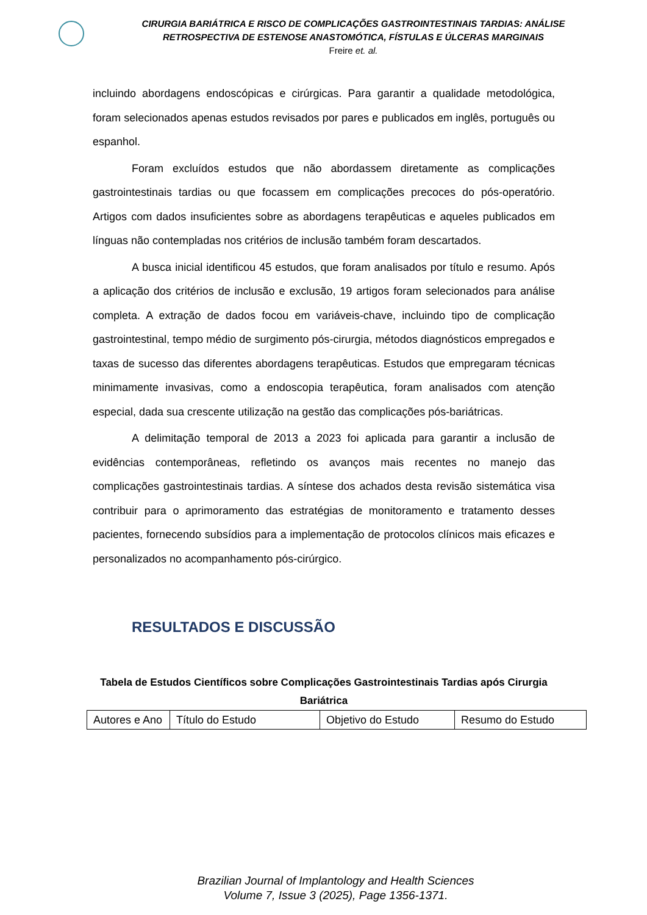CIRURGIA BARIÁTRICA E RISCO DE COMPLICAÇÕES GASTROINTESTINAIS TARDIAS: ANÁLISE RETROSPECTIVA DE ESTENOSE ANASTOMÓTICA, FÍSTULAS E ÚLCERAS MARGINAIS
Freire et. al.
incluindo abordagens endoscópicas e cirúrgicas. Para garantir a qualidade metodológica, foram selecionados apenas estudos revisados por pares e publicados em inglês, português ou espanhol.
Foram excluídos estudos que não abordassem diretamente as complicações gastrointestinais tardias ou que focassem em complicações precoces do pós-operatório. Artigos com dados insuficientes sobre as abordagens terapêuticas e aqueles publicados em línguas não contempladas nos critérios de inclusão também foram descartados.
A busca inicial identificou 45 estudos, que foram analisados por título e resumo. Após a aplicação dos critérios de inclusão e exclusão, 19 artigos foram selecionados para análise completa. A extração de dados focou em variáveis-chave, incluindo tipo de complicação gastrointestinal, tempo médio de surgimento pós-cirurgia, métodos diagnósticos empregados e taxas de sucesso das diferentes abordagens terapêuticas. Estudos que empregaram técnicas minimamente invasivas, como a endoscopia terapêutica, foram analisados com atenção especial, dada sua crescente utilização na gestão das complicações pós-bariátricas.
A delimitação temporal de 2013 a 2023 foi aplicada para garantir a inclusão de evidências contemporâneas, refletindo os avanços mais recentes no manejo das complicações gastrointestinais tardias. A síntese dos achados desta revisão sistemática visa contribuir para o aprimoramento das estratégias de monitoramento e tratamento desses pacientes, fornecendo subsídios para a implementação de protocolos clínicos mais eficazes e personalizados no acompanhamento pós-cirúrgico.
RESULTADOS E DISCUSSÃO
Tabela de Estudos Científicos sobre Complicações Gastrointestinais Tardias após Cirurgia Bariátrica
| Autores e Ano | Título do Estudo | Objetivo do Estudo | Resumo do Estudo |
Brazilian Journal of Implantology and Health Sciences
Volume 7, Issue 3 (2025), Page 1356-1371.